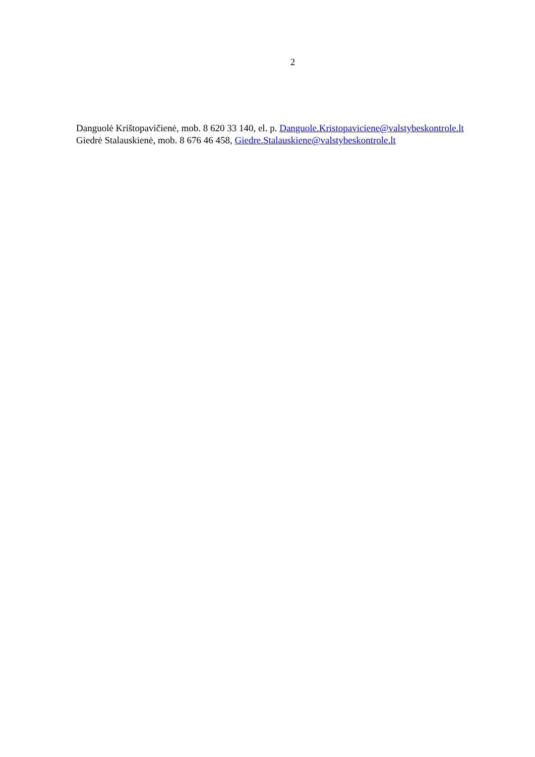2
Danguolė Krištopavičienė, mob. 8 620 33 140, el. p. Danguole.Kristopaviciene@valstybeskontrole.lt
Giedrė Stalauskienė, mob. 8 676 46 458, Giedre.Stalauskiene@valstybeskontrole.lt